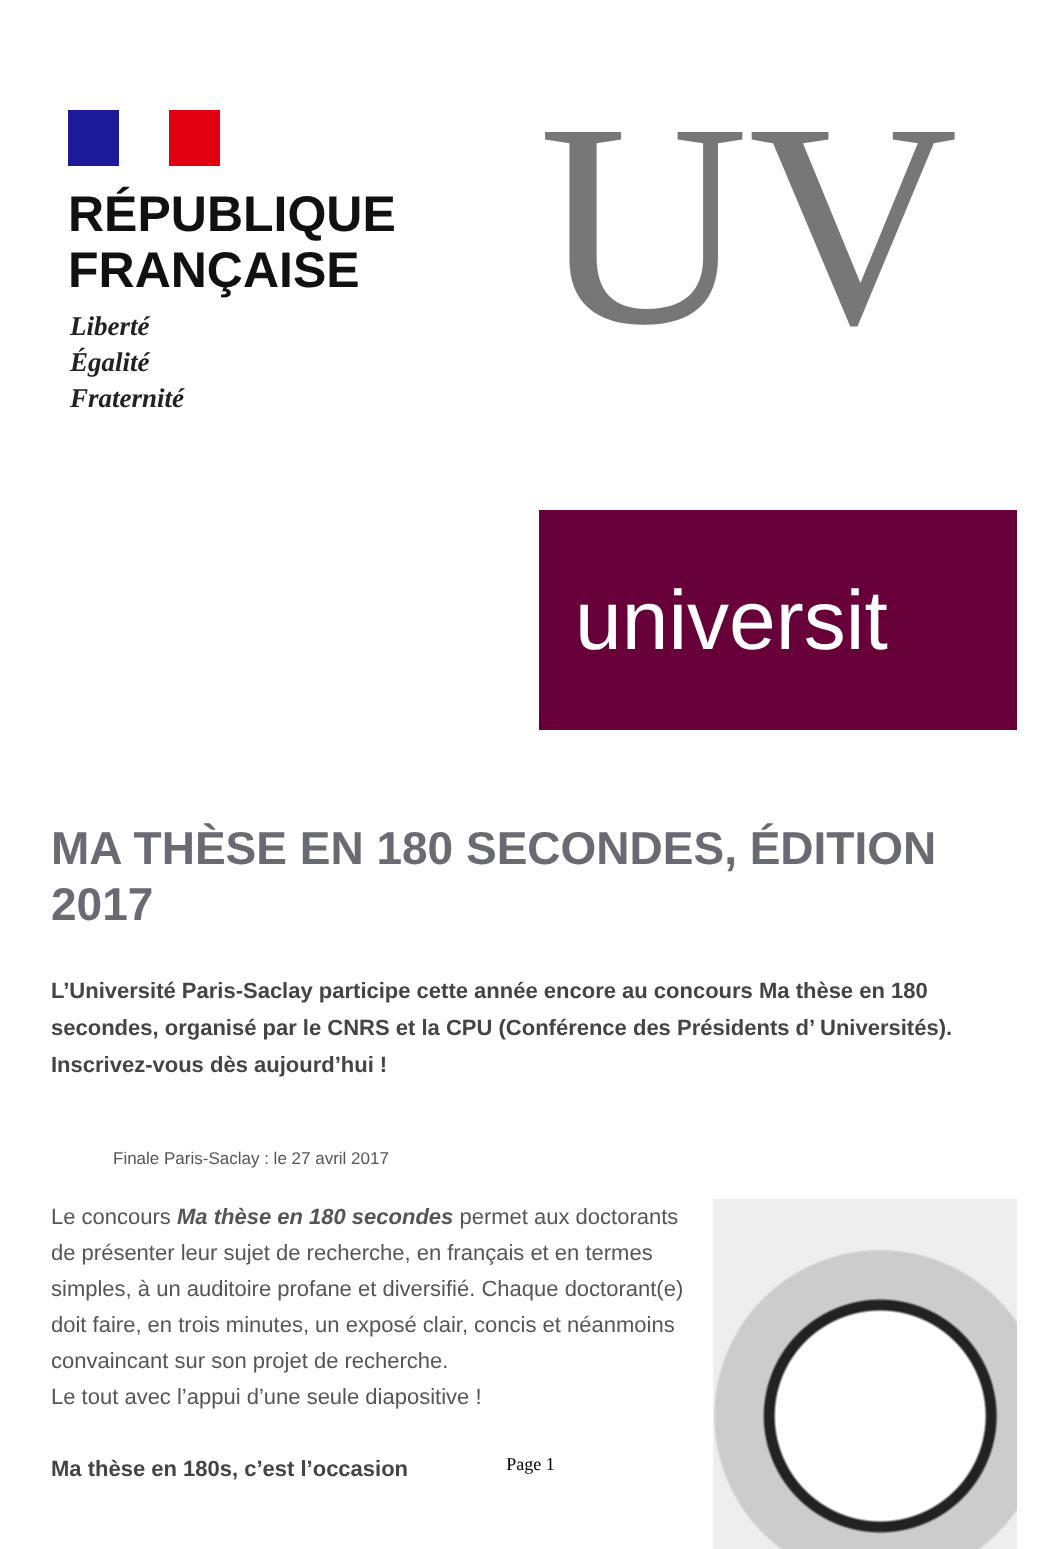RÉPUBLIQUE
FRANÇAISE
Liberté
Égalité
Fraternité
UV
universit
MA THÈSE EN 180 SECONDES, ÉDITION 2017
L’Université Paris-Saclay participe cette année encore au concours Ma thèse en 180 secondes, organisé par le CNRS et la CPU (Conférence des Présidents d’ Universités). Inscrivez-vous dès aujourd’hui !
Finale Paris-Saclay : le 27 avril 2017
Le concours Ma thèse en 180 secondes permet aux doctorants de présenter leur sujet de recherche, en français et en termes simples, à un auditoire profane et diversifié. Chaque doctorant(e) doit faire, en trois minutes, un exposé clair, concis et néanmoins convaincant sur son projet de recherche.
Le tout avec l’appui d’une seule diapositive !
Ma thèse en 180s, c’est l’occasion
Page 1